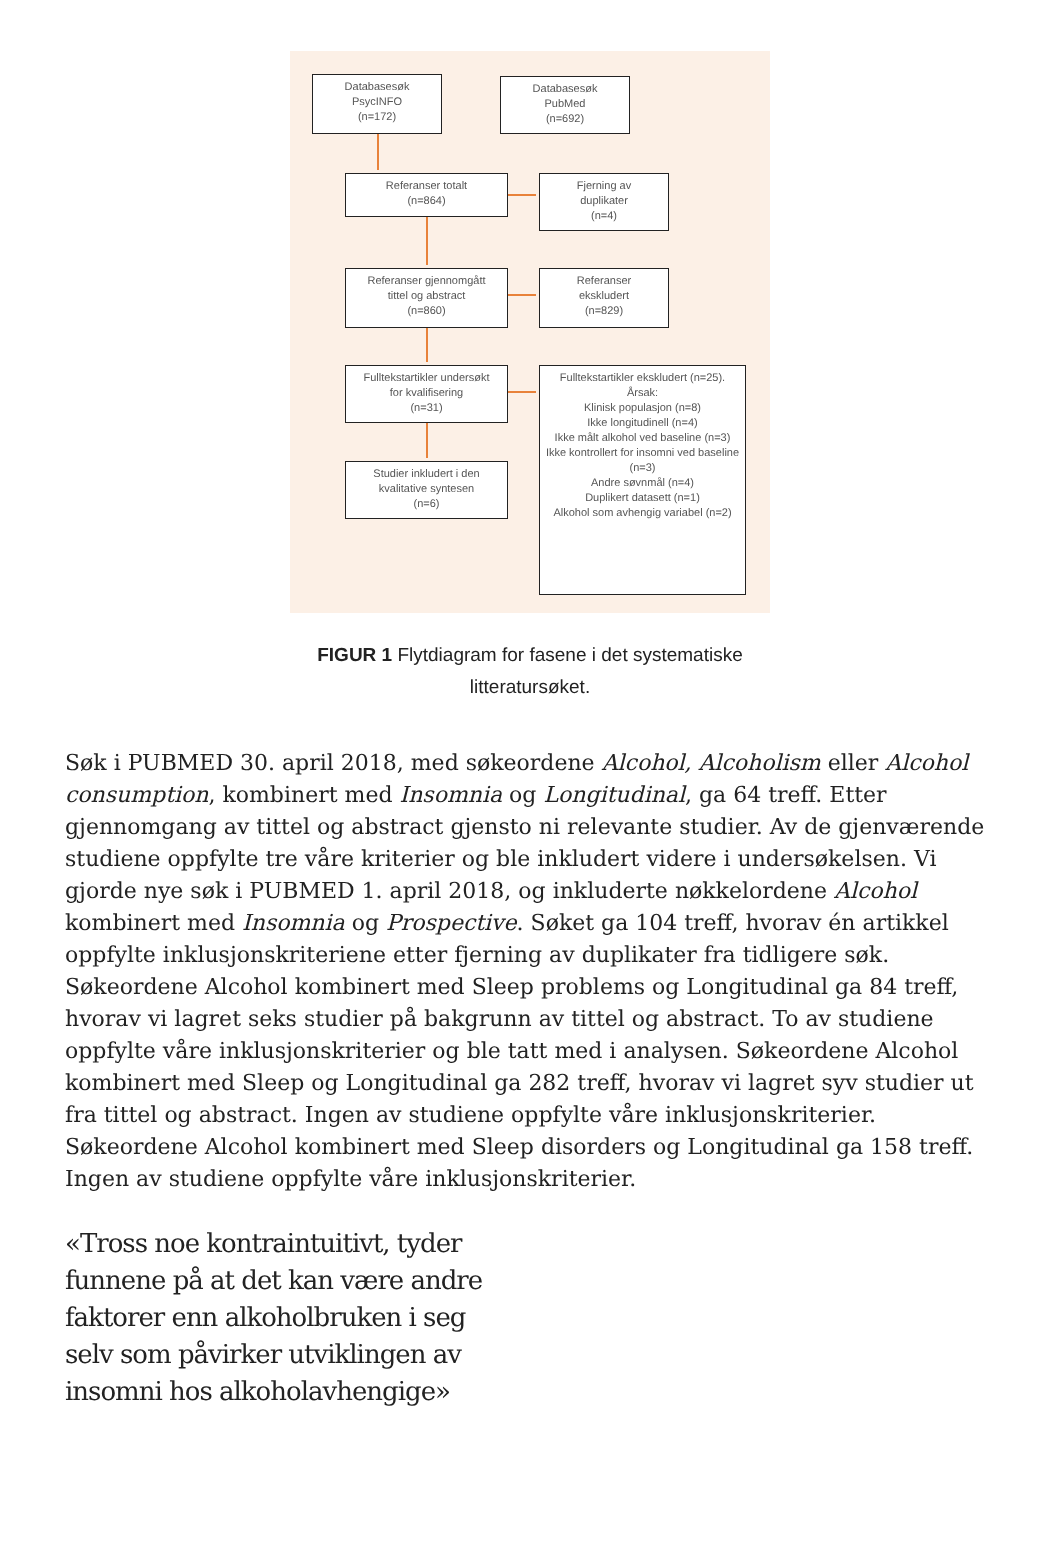Databasesøk
PsycINFO
(n=172)
Databasesøk
PubMed
(n=692)
Referanser totalt
(n=864)
Fjerning av
duplikater
(n=4)
Referanser gjennomgått
tittel og abstract
(n=860)
Referanser
ekskludert
(n=829)
Fulltekstartikler undersøkt
for kvalifisering
(n=31)
Fulltekstartikler ekskludert (n=25).
Årsak:
Klinisk populasjon (n=8)
Ikke longitudinell (n=4)
Ikke målt alkohol ved baseline (n=3)
Ikke kontrollert for insomni ved baseline (n=3)
Andre søvnmål (n=4)
Duplikert datasett (n=1)
Alkohol som avhengig variabel (n=2)
Studier inkludert i den
kvalitative syntesen
(n=6)
FIGUR 1 Flytdiagram for fasene i det systematiske litteratursøket.
Søk i PUBMED 30. april 2018, med søkeordene Alcohol, Alcoholism eller Alcohol consumption, kombinert med Insomnia og Longitudinal, ga 64 treff. Etter gjennomgang av tittel og abstract gjensto ni relevante studier. Av de gjenværende studiene oppfylte tre våre kriterier og ble inkludert videre i undersøkelsen. Vi gjorde nye søk i PUBMED 1. april 2018, og inkluderte nøkkelordene Alcohol kombinert med Insomnia og Prospective. Søket ga 104 treff, hvorav én artikkel oppfylte inklusjonskriteriene etter fjerning av duplikater fra tidligere søk. Søkeordene Alcohol kombinert med Sleep problems og Longitudinal ga 84 treff, hvorav vi lagret seks studier på bakgrunn av tittel og abstract. To av studiene oppfylte våre inklusjonskriterier og ble tatt med i analysen. Søkeordene Alcohol kombinert med Sleep og Longitudinal ga 282 treff, hvorav vi lagret syv studier ut fra tittel og abstract. Ingen av studiene oppfylte våre inklusjonskriterier. Søkeordene Alcohol kombinert med Sleep disorders og Longitudinal ga 158 treff. Ingen av studiene oppfylte våre inklusjonskriterier.
«Tross noe kontraintuitivt, tyder funnene på at det kan være andre faktorer enn alkoholbruken i seg selv som påvirker utviklingen av insomni hos alkoholavhengige»